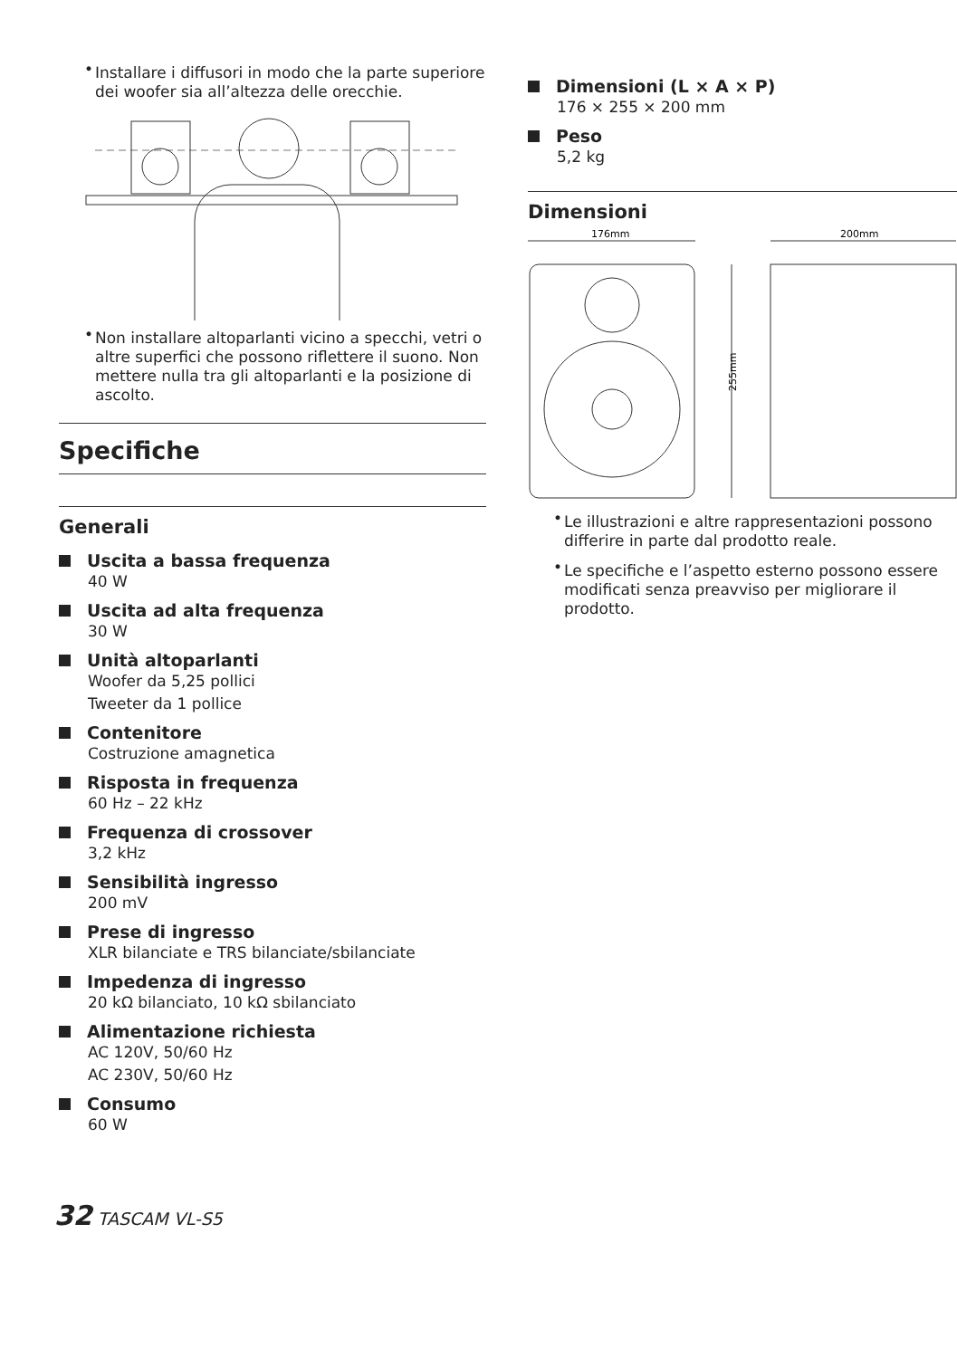• Installare i diffusori in modo che la parte superiore dei woofer sia all’altezza delle orecchie.
• Non installare altoparlanti vicino a specchi, vetri o altre superfici che possono riflettere il suono. Non mettere nulla tra gli altoparlanti e la posizione di ascolto.
Specifiche
Generali
Uscita a bassa frequenza
40 W
Uscita ad alta frequenza
30 W
Unità altoparlanti
Woofer da 5,25 pollici
Tweeter da 1 pollice
Contenitore
Costruzione amagnetica
Risposta in frequenza
60 Hz – 22 kHz
Frequenza di crossover
3,2 kHz
Sensibilità ingresso
200 mV
Prese di ingresso
XLR bilanciate e TRS bilanciate/sbilanciate
Impedenza di ingresso
20 kΩ bilanciato, 10 kΩ sbilanciato
Alimentazione richiesta
AC 120V, 50/60 Hz
AC 230V, 50/60 Hz
Consumo
60 W
Dimensioni (L × A × P)
176 × 255 × 200 mm
Peso
5,2 kg
Dimensioni
176mm
200mm
255mm
• Le illustrazioni e altre rappresentazioni possono differire in parte dal prodotto reale.
• Le specifiche e l’aspetto esterno possono essere modificati senza preavviso per migliorare il prodotto.
32 TASCAM VL-S5